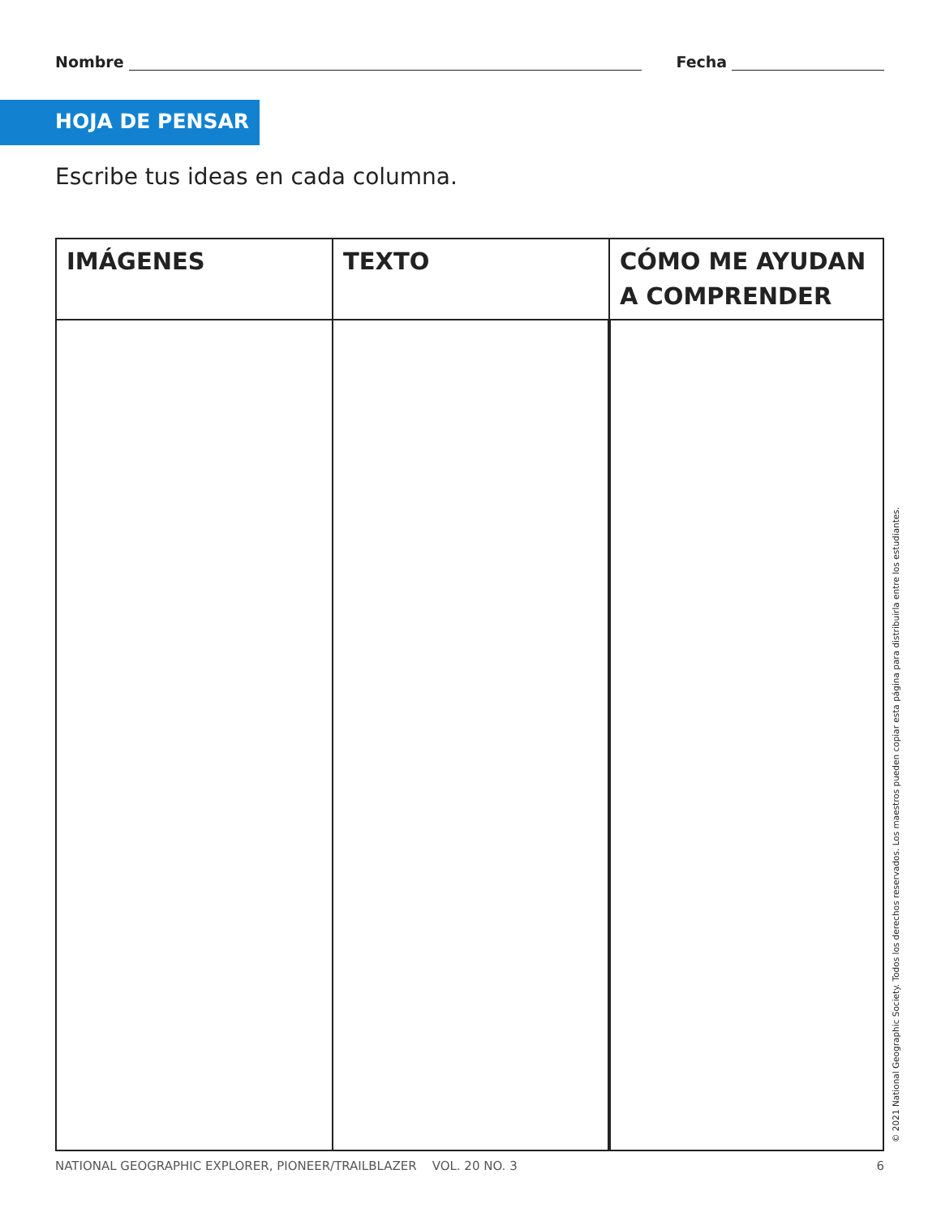Nombre Fecha
HOJA DE PENSAR
Escribe tus ideas en cada columna.
| IMÁGENES | TEXTO | CÓMO ME AYUDAN A COMPRENDER |
| --- | --- | --- |
© 2021 National Geographic Society. Todos los derechos reservados. Los maestros pueden copiar esta página para distribuirla entre los estudiantes.
NATIONAL GEOGRAPHIC EXPLORER, PIONEER/TRAILBLAZER VOL. 20 NO. 3 6